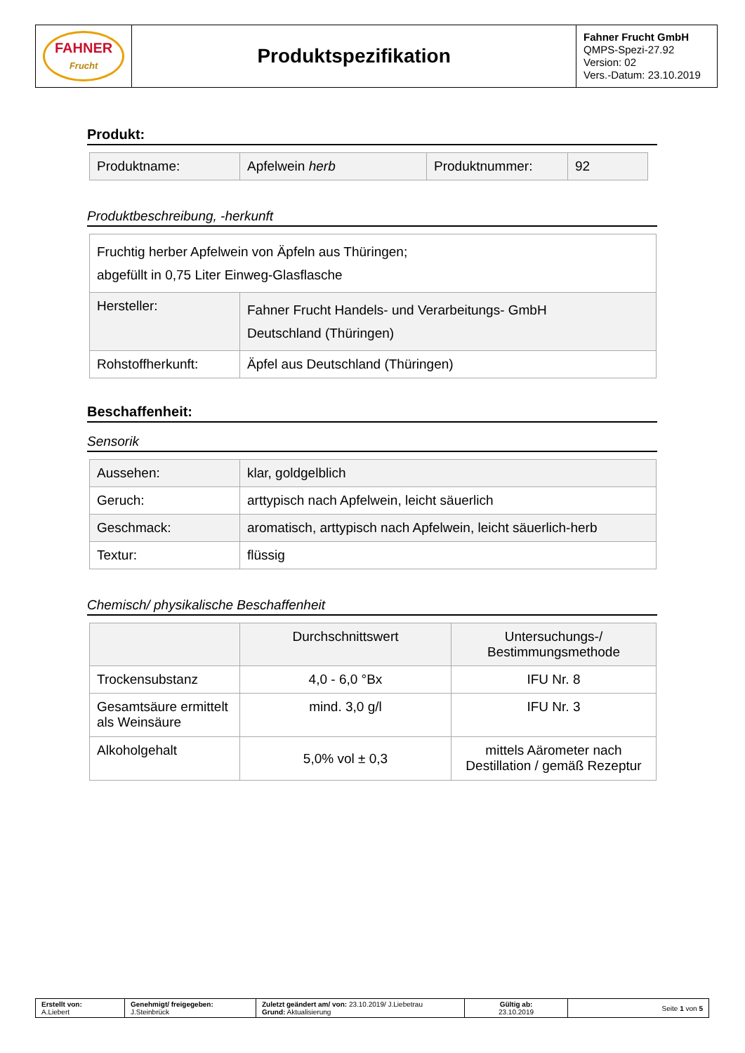| FAHNER Frucht | Produktspezifikation | Fahner Frucht GmbH QMPS-Spezi-27.92 Version: 02 Vers.-Datum: 23.10.2019 |
Produkt:
| Produktname: | Apfelwein herb | Produktnummer: | 92 |
Produktbeschreibung, -herkunft
| Fruchtig herber Apfelwein von Äpfeln aus Thüringen; abgefüllt in 0,75 Liter Einweg-Glasflasche | |
| Hersteller: | Fahner Frucht Handels- und Verarbeitungs- GmbH Deutschland (Thüringen) |
| Rohstoffherkunft: | Äpfel aus Deutschland (Thüringen) |
Beschaffenheit:
Sensorik
| Aussehen: | klar, goldgelblich |
| Geruch: | arttypisch nach Apfelwein, leicht säuerlich |
| Geschmack: | aromatisch, arttypisch nach Apfelwein, leicht säuerlich-herb |
| Textur: | flüssig |
Chemisch/ physikalische Beschaffenheit
| | Durchschnittswert | Untersuchungs-/ Bestimmungsmethode |
| --- | --- | --- |
| Trockensubstanz | 4,0 - 6,0 °Bx | IFU Nr. 8 |
| Gesamtsäure ermittelt als Weinsäure | mind. 3,0 g/l | IFU Nr. 3 |
| Alkoholgehalt | 5,0% vol ± 0,3 | mittels Aärometer nach Destillation / gemäß Rezeptur |
| Erstellt von: A.Liebert | Genehmigt/ freigegeben: J.Steinbrück | Zuletzt geändert am/ von: 23.10.2019/ J.Liebetrau Grund: Aktualisierung | Gültig ab: 23.10.2019 | Seite 1 von 5 |